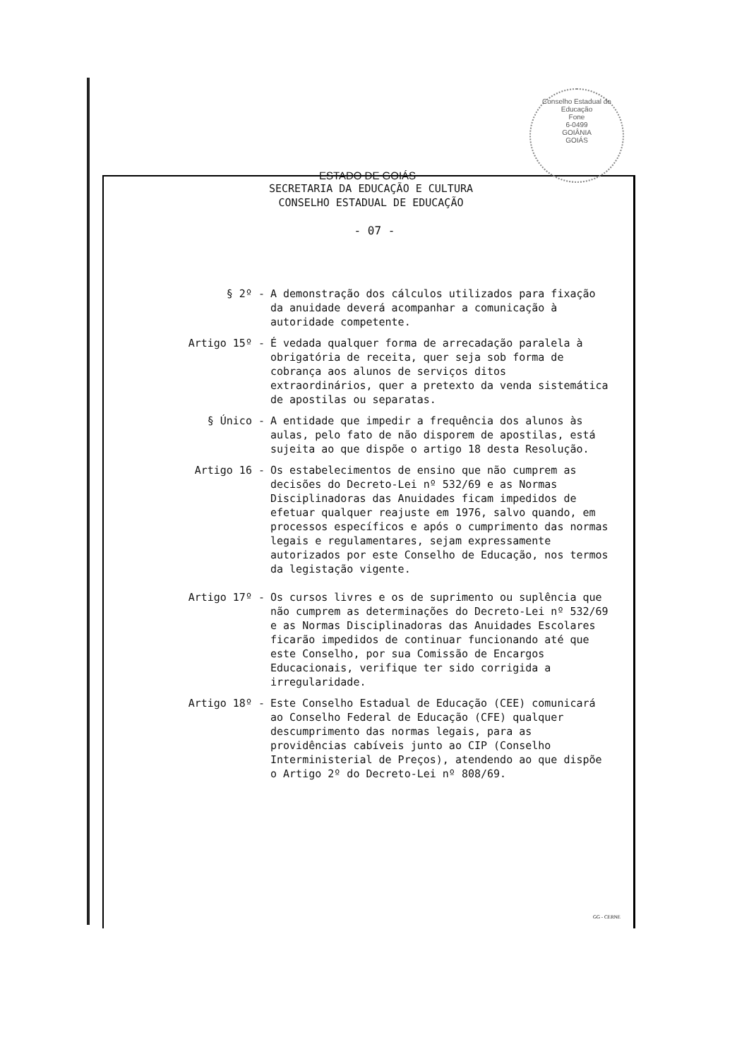Conselho Estadual de Educação
Fone
6-0499
GOIÂNIA
GOIÁS
ESTADO DE GOIÁS
SECRETARIA DA EDUCAÇÃO E CULTURA
CONSELHO ESTADUAL DE EDUCAÇÃO
- 07 -
§ 2º -
A demonstração dos cálculos utilizados para fixação da anuidade deverá acompanhar a comunicação à autoridade competente.
Artigo 15º -
É vedada qualquer forma de arrecadação paralela à obrigatória de receita, quer seja sob forma de cobrança aos alunos de serviços ditos extraordinários, quer a pretexto da venda sistemática de apostilas ou separatas.
§ Único -
A entidade que impedir a frequência dos alunos às aulas, pelo fato de não disporem de apostilas, está sujeita ao que dispõe o artigo 18 desta Resolução.
Artigo 16 -
Os estabelecimentos de ensino que não cumprem as decisões do Decreto-Lei nº 532/69 e as Normas Disciplinadoras das Anuidades ficam impedidos de efetuar qualquer reajuste em 1976, salvo quando, em processos específicos e após o cumprimento das normas legais e regulamentares, sejam expressamente autorizados por este Conselho de Educação, nos termos da legistação vigente.
Artigo 17º -
Os cursos livres e os de suprimento ou suplência que não cumprem as determinações do Decreto-Lei nº 532/69 e as Normas Disciplinadoras das Anuidades Escolares ficarão impedidos de continuar funcionando até que este Conselho, por sua Comissão de Encargos Educacionais, verifique ter sido corrigida a irregularidade.
Artigo 18º -
Este Conselho Estadual de Educação (CEE) comunicará ao Conselho Federal de Educação (CFE) qualquer descumprimento das normas legais, para as providências cabíveis junto ao CIP (Conselho Interministerial de Preços), atendendo ao que dispõe o Artigo 2º do Decreto-Lei nº 808/69.
GG - CERNE